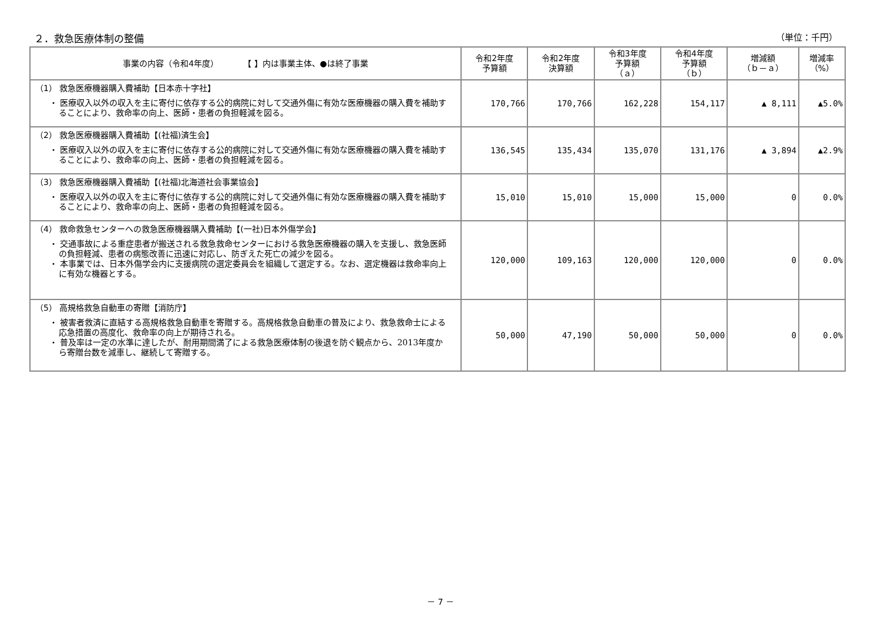２．救急医療体制の整備 （単位：千円）
| 事業の内容（令和4年度） 【 】内は事業主体、●は終了事業 | 令和2年度 予算額 | 令和2年度 決算額 | 令和3年度 予算額 （ａ） | 令和4年度 予算額 （ｂ） | 増減額 （ｂ－ａ） | 増減率 （%） |
| --- | --- | --- | --- | --- | --- | --- |
| （1） 救急医療機器購入費補助【日本赤十字社】 ・ 医療収入以外の収入を主に寄付に依存する公的病院に対して交通外傷に有効な医療機器の購入費を補助することにより、救命率の向上、医師・患者の負担軽減を図る。 | 170,766 | 170,766 | 162,228 | 154,117 | ▲ 8,111 | ▲5.0% |
| （2） 救急医療機器購入費補助【(社福)済生会】 ・ 医療収入以外の収入を主に寄付に依存する公的病院に対して交通外傷に有効な医療機器の購入費を補助することにより、救命率の向上、医師・患者の負担軽減を図る。 | 136,545 | 135,434 | 135,070 | 131,176 | ▲ 3,894 | ▲2.9% |
| （3） 救急医療機器購入費補助【(社福)北海道社会事業協会】 ・ 医療収入以外の収入を主に寄付に依存する公的病院に対して交通外傷に有効な医療機器の購入費を補助することにより、救命率の向上、医師・患者の負担軽減を図る。 | 15,010 | 15,010 | 15,000 | 15,000 | 0 | 0.0% |
| （4） 救命救急センターへの救急医療機器購入費補助【(一社)日本外傷学会】 ・ 交通事故による重症患者が搬送される救急救命センターにおける救急医療機器の購入を支援し、救急医師の負担軽減、患者の病態改善に迅速に対応し、防ぎえた死亡の減少を図る。 ・ 本事業では、日本外傷学会内に支援病院の選定委員会を組織して選定する。なお、選定機器は救命率向上に有効な機器とする。 | 120,000 | 109,163 | 120,000 | 120,000 | 0 | 0.0% |
| （5） 高規格救急自動車の寄贈【消防庁】 ・ 被害者救済に直結する高規格救急自動車を寄贈する。高規格救急自動車の普及により、救急救命士による応急措置の高度化、救命率の向上が期待される。 ・ 普及率は一定の水準に達したが、耐用期間満了による救急医療体制の後退を防ぐ観点から、2013年度から寄贈台数を減車し、継続して寄贈する。 | 50,000 | 47,190 | 50,000 | 50,000 | 0 | 0.0% |
－ 7 －